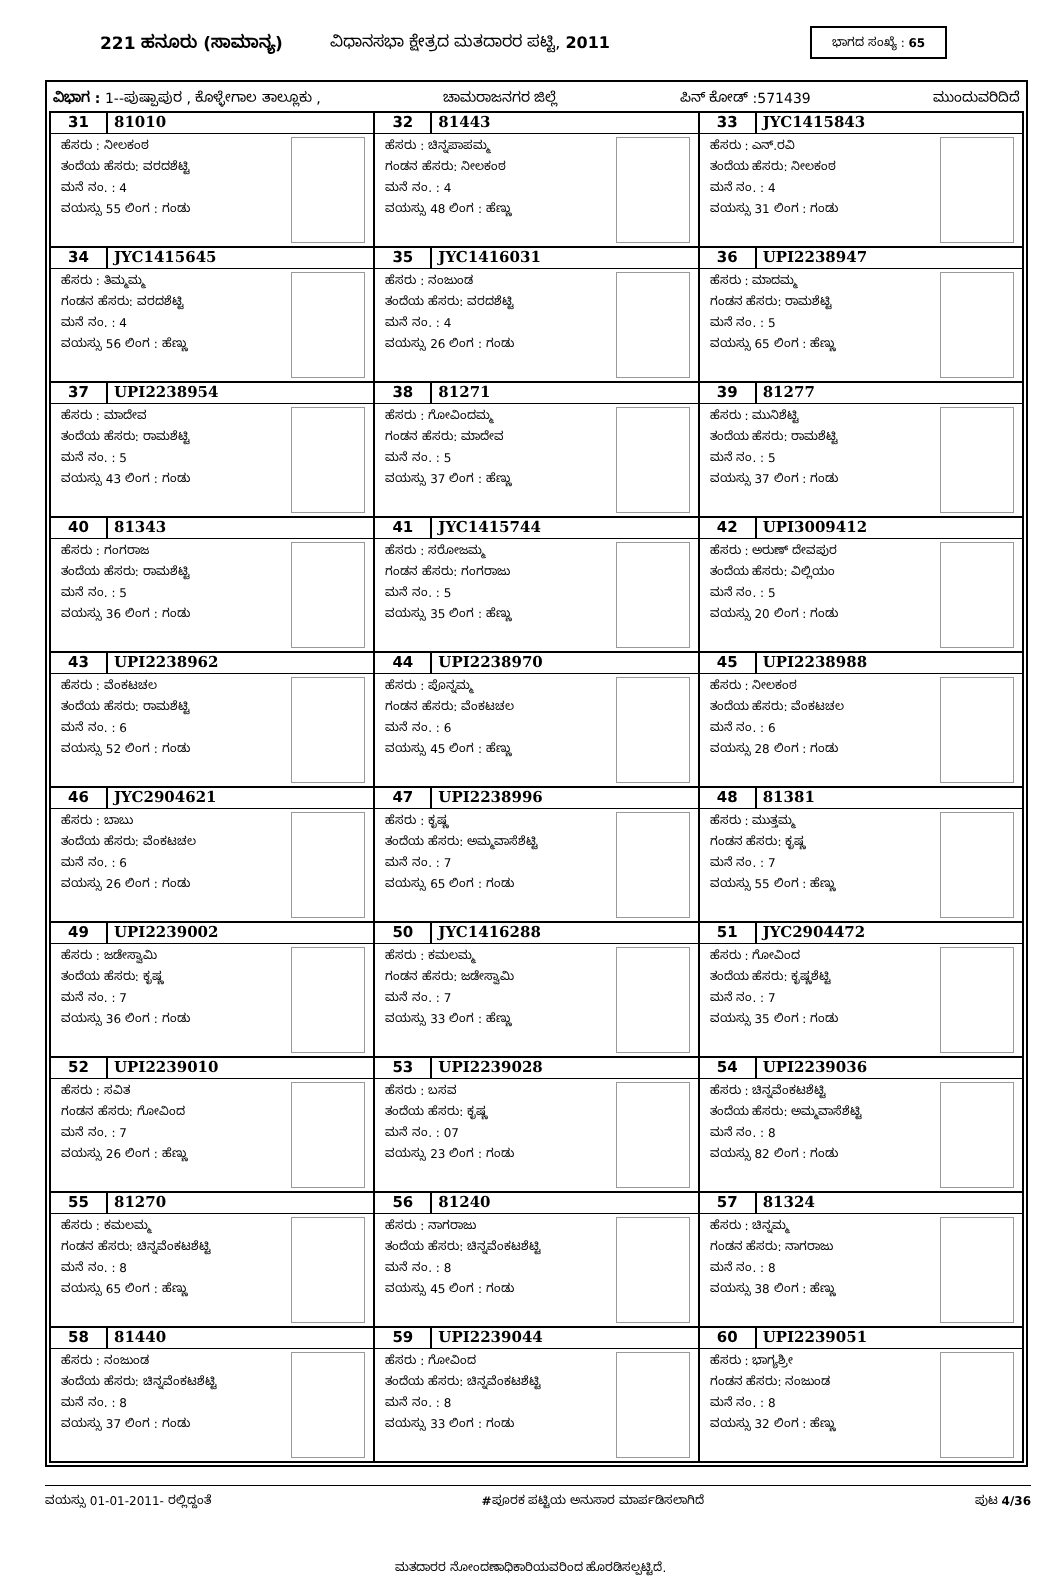221 ಹನೂರು (ಸಾಮಾನ್ಯ) ವಿಧಾನಸಭಾ ಕ್ಷೇತ್ರದ ಮತದಾರರ ಪಟ್ಟಿ, 2011 ಭಾಗದ ಸಂಖ್ಯೆ : 65
ವಿಭಾಗ : 1--ಪುಷ್ಪಾಪುರ , ಕೊಳ್ಳೇಗಾಲ ತಾಲ್ಲೂಕು , ಚಾಮರಾಜನಗರ ಜಿಲ್ಲೆ ಪಿನ್ ಕೋಡ್ :571439 ಮುಂದುವರಿದಿದೆ
| 31 81010 ಹೆಸರು : ನೀಲಕಂಠ ತಂದೆಯ ಹೆಸರು: ವರದಶೆಟ್ಟಿ ಮನೆ ನಂ. : 4 ವಯಸ್ಸು 55 ಲಿಂಗ : ಗಂಡು | 32 81443 ಹೆಸರು : ಚಿನ್ನಪಾಪಮ್ಮ ಗಂಡನ ಹೆಸರು: ನೀಲಕಂಠ ಮನೆ ನಂ. : 4 ವಯಸ್ಸು 48 ಲಿಂಗ : ಹೆಣ್ಣು | 33 JYC1415843 ಹೆಸರು : ಎನ್.ರವಿ ತಂದೆಯ ಹೆಸರು: ನೀಲಕಂಠ ಮನೆ ನಂ. : 4 ವಯಸ್ಸು 31 ಲಿಂಗ : ಗಂಡು |
| 34 JYC1415645 ಹೆಸರು : ತಿಮ್ಮಮ್ಮ ಗಂಡನ ಹೆಸರು: ವರದಶೆಟ್ಟಿ ಮನೆ ನಂ. : 4 ವಯಸ್ಸು 56 ಲಿಂಗ : ಹೆಣ್ಣು | 35 JYC1416031 ಹೆಸರು : ನಂಜುಂಡ ತಂದೆಯ ಹೆಸರು: ವರದಶೆಟ್ಟಿ ಮನೆ ನಂ. : 4 ವಯಸ್ಸು 26 ಲಿಂಗ : ಗಂಡು | 36 UPI2238947 ಹೆಸರು : ಮಾದಮ್ಮ ಗಂಡನ ಹೆಸರು: ರಾಮಶೆಟ್ಟಿ ಮನೆ ನಂ. : 5 ವಯಸ್ಸು 65 ಲಿಂಗ : ಹೆಣ್ಣು |
| 37 UPI2238954 ಹೆಸರು : ಮಾದೇವ ತಂದೆಯ ಹೆಸರು: ರಾಮಶೆಟ್ಟಿ ಮನೆ ನಂ. : 5 ವಯಸ್ಸು 43 ಲಿಂಗ : ಗಂಡು | 38 81271 ಹೆಸರು : ಗೋವಿಂದಮ್ಮ ಗಂಡನ ಹೆಸರು: ಮಾದೇವ ಮನೆ ನಂ. : 5 ವಯಸ್ಸು 37 ಲಿಂಗ : ಹೆಣ್ಣು | 39 81277 ಹೆಸರು : ಮುನಿಶೆಟ್ಟಿ ತಂದೆಯ ಹೆಸರು: ರಾಮಶೆಟ್ಟಿ ಮನೆ ನಂ. : 5 ವಯಸ್ಸು 37 ಲಿಂಗ : ಗಂಡು |
| 40 81343 ಹೆಸರು : ಗಂಗರಾಜ ತಂದೆಯ ಹೆಸರು: ರಾಮಶೆಟ್ಟಿ ಮನೆ ನಂ. : 5 ವಯಸ್ಸು 36 ಲಿಂಗ : ಗಂಡು | 41 JYC1415744 ಹೆಸರು : ಸರೋಜಮ್ಮ ಗಂಡನ ಹೆಸರು: ಗಂಗರಾಜು ಮನೆ ನಂ. : 5 ವಯಸ್ಸು 35 ಲಿಂಗ : ಹೆಣ್ಣು | 42 UPI3009412 ಹೆಸರು : ಅರುಣ್ ದೇವಪುರ ತಂದೆಯ ಹೆಸರು: ವಿಲ್ಲಿಯಂ ಮನೆ ನಂ. : 5 ವಯಸ್ಸು 20 ಲಿಂಗ : ಗಂಡು |
| 43 UPI2238962 ಹೆಸರು : ವೆಂಕಟಚಲ ತಂದೆಯ ಹೆಸರು: ರಾಮಶೆಟ್ಟಿ ಮನೆ ನಂ. : 6 ವಯಸ್ಸು 52 ಲಿಂಗ : ಗಂಡು | 44 UPI2238970 ಹೆಸರು : ಪೊನ್ನಮ್ಮ ಗಂಡನ ಹೆಸರು: ವೆಂಕಟಚಲ ಮನೆ ನಂ. : 6 ವಯಸ್ಸು 45 ಲಿಂಗ : ಹೆಣ್ಣು | 45 UPI2238988 ಹೆಸರು : ನೀಲಕಂಠ ತಂದೆಯ ಹೆಸರು: ವೆಂಕಟಚಲ ಮನೆ ನಂ. : 6 ವಯಸ್ಸು 28 ಲಿಂಗ : ಗಂಡು |
| 46 JYC2904621 ಹೆಸರು : ಬಾಬು ತಂದೆಯ ಹೆಸರು: ವೆಂಕಟಚಲ ಮನೆ ನಂ. : 6 ವಯಸ್ಸು 26 ಲಿಂಗ : ಗಂಡು | 47 UPI2238996 ಹೆಸರು : ಕೃಷ್ಣ ತಂದೆಯ ಹೆಸರು: ಅಮ್ಮವಾಸೆಶೆಟ್ಟಿ ಮನೆ ನಂ. : 7 ವಯಸ್ಸು 65 ಲಿಂಗ : ಗಂಡು | 48 81381 ಹೆಸರು : ಮುತ್ತಮ್ಮ ಗಂಡನ ಹೆಸರು: ಕೃಷ್ಣ ಮನೆ ನಂ. : 7 ವಯಸ್ಸು 55 ಲಿಂಗ : ಹೆಣ್ಣು |
| 49 UPI2239002 ಹೆಸರು : ಜಡೇಸ್ವಾಮಿ ತಂದೆಯ ಹೆಸರು: ಕೃಷ್ಣ ಮನೆ ನಂ. : 7 ವಯಸ್ಸು 36 ಲಿಂಗ : ಗಂಡು | 50 JYC1416288 ಹೆಸರು : ಕಮಲಮ್ಮ ಗಂಡನ ಹೆಸರು: ಜಡೇಸ್ವಾಮಿ ಮನೆ ನಂ. : 7 ವಯಸ್ಸು 33 ಲಿಂಗ : ಹೆಣ್ಣು | 51 JYC2904472 ಹೆಸರು : ಗೋವಿಂದ ತಂದೆಯ ಹೆಸರು: ಕೃಷ್ಣಶೆಟ್ಟಿ ಮನೆ ನಂ. : 7 ವಯಸ್ಸು 35 ಲಿಂಗ : ಗಂಡು |
| 52 UPI2239010 ಹೆಸರು : ಸವಿತ ಗಂಡನ ಹೆಸರು: ಗೋವಿಂದ ಮನೆ ನಂ. : 7 ವಯಸ್ಸು 26 ಲಿಂಗ : ಹೆಣ್ಣು | 53 UPI2239028 ಹೆಸರು : ಬಸವ ತಂದೆಯ ಹೆಸರು: ಕೃಷ್ಣ ಮನೆ ನಂ. : 07 ವಯಸ್ಸು 23 ಲಿಂಗ : ಗಂಡು | 54 UPI2239036 ಹೆಸರು : ಚಿನ್ನವೆಂಕಟಶೆಟ್ಟಿ ತಂದೆಯ ಹೆಸರು: ಅಮ್ಮವಾಸೆಶೆಟ್ಟಿ ಮನೆ ನಂ. : 8 ವಯಸ್ಸು 82 ಲಿಂಗ : ಗಂಡು |
| 55 81270 ಹೆಸರು : ಕಮಲಮ್ಮ ಗಂಡನ ಹೆಸರು: ಚಿನ್ನವೆಂಕಟಶೆಟ್ಟಿ ಮನೆ ನಂ. : 8 ವಯಸ್ಸು 65 ಲಿಂಗ : ಹೆಣ್ಣು | 56 81240 ಹೆಸರು : ನಾಗರಾಜು ತಂದೆಯ ಹೆಸರು: ಚಿನ್ನವೆಂಕಟಶೆಟ್ಟಿ ಮನೆ ನಂ. : 8 ವಯಸ್ಸು 45 ಲಿಂಗ : ಗಂಡು | 57 81324 ಹೆಸರು : ಚಿನ್ನಮ್ಮ ಗಂಡನ ಹೆಸರು: ನಾಗರಾಜು ಮನೆ ನಂ. : 8 ವಯಸ್ಸು 38 ಲಿಂಗ : ಹೆಣ್ಣು |
| 58 81440 ಹೆಸರು : ನಂಜುಂಡ ತಂದೆಯ ಹೆಸರು: ಚಿನ್ನವೆಂಕಟಶೆಟ್ಟಿ ಮನೆ ನಂ. : 8 ವಯಸ್ಸು 37 ಲಿಂಗ : ಗಂಡು | 59 UPI2239044 ಹೆಸರು : ಗೋವಿಂದ ತಂದೆಯ ಹೆಸರು: ಚಿನ್ನವೆಂಕಟಶೆಟ್ಟಿ ಮನೆ ನಂ. : 8 ವಯಸ್ಸು 33 ಲಿಂಗ : ಗಂಡು | 60 UPI2239051 ಹೆಸರು : ಭಾಗ್ಯಶ್ರೀ ಗಂಡನ ಹೆಸರು: ನಂಜುಂಡ ಮನೆ ನಂ. : 8 ವಯಸ್ಸು 32 ಲಿಂಗ : ಹೆಣ್ಣು |
ವಯಸ್ಸು 01-01-2011- ರಲ್ಲಿದ್ದಂತೆ #ಪೂರಕ ಪಟ್ಟಿಯ ಅನುಸಾರ ಮಾರ್ಪಡಿಸಲಾಗಿದೆ ಪುಟ 4/36
ಮತದಾರರ ನೋಂದಣಾಧಿಕಾರಿಯವರಿಂದ ಹೊರಡಿಸಲ್ಪಟ್ಟಿದೆ.